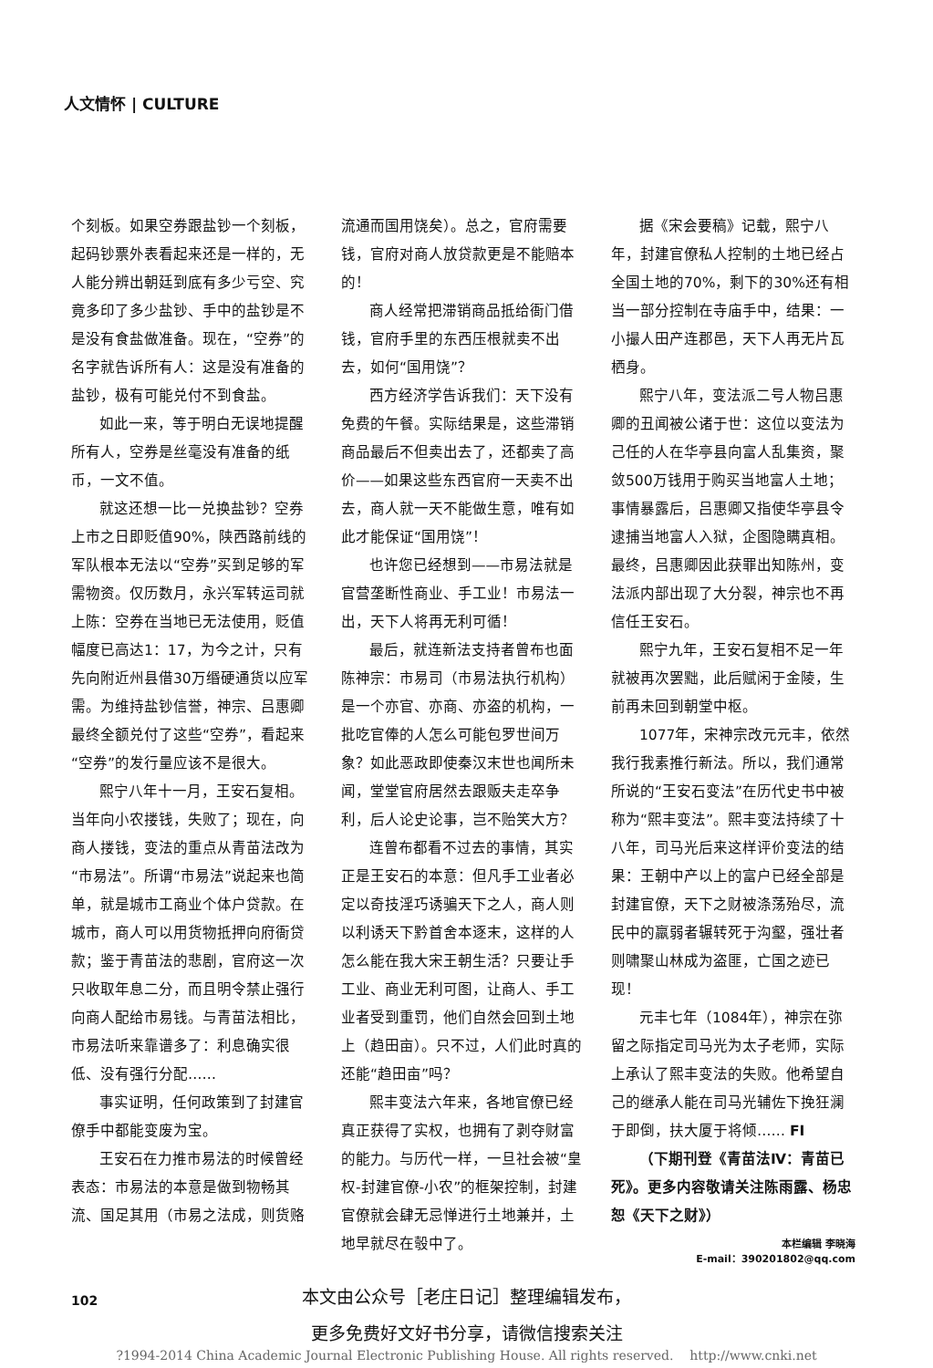人文情怀 | CULTURE
个刻板。如果空券跟盐钞一个刻板，起码钞票外表看起来还是一样的，无人能分辨出朝廷到底有多少亏空、究竟多印了多少盐钞、手中的盐钞是不是没有食盐做准备。现在，“空券”的名字就告诉所有人：这是没有准备的盐钞，极有可能兑付不到食盐。
如此一来，等于明白无误地提醒所有人，空券是丝毫没有准备的纸币，一文不值。
就这还想一比一兑换盐钞？空券上市之日即贬值90%，陕西路前线的军队根本无法以“空券”买到足够的军需物资。仅历数月，永兴军转运司就上陈：空券在当地已无法使用，贬值幅度已高达1：17，为今之计，只有先向附近州县借30万缗硬通货以应军需。为维持盐钞信誉，神宗、吕惠卿最终全额兑付了这些“空券”，看起来“空券”的发行量应该不是很大。
熙宁八年十一月，王安石复相。当年向小农搂钱，失败了；现在，向商人搂钱，变法的重点从青苗法改为“市易法”。所谓“市易法”说起来也简单，就是城市工商业个体户贷款。在城市，商人可以用货物抵押向府衙贷款；鉴于青苗法的悲剧，官府这一次只收取年息二分，而且明令禁止强行向商人配给市易钱。与青苗法相比，市易法听来靠谱多了：利息确实很低、没有强行分配……
事实证明，任何政策到了封建官僚手中都能变废为宝。
王安石在力推市易法的时候曾经表态：市易法的本意是做到物畅其流、国足其用（市易之法成，则货赂
流通而国用饶矣）。总之，官府需要钱，官府对商人放贷款更是不能赔本的！
商人经常把滞销商品抵给衙门借钱，官府手里的东西压根就卖不出去，如何“国用饶”？
西方经济学告诉我们：天下没有免费的午餐。实际结果是，这些滞销商品最后不但卖出去了，还都卖了高价——如果这些东西官府一天卖不出去，商人就一天不能做生意，唯有如此才能保证“国用饶”！
也许您已经想到——市易法就是官营垄断性商业、手工业！市易法一出，天下人将再无利可循！
最后，就连新法支持者曾布也面陈神宗：市易司（市易法执行机构）是一个亦官、亦商、亦盗的机构，一批吃官俸的人怎么可能包罗世间万象？如此恶政即使秦汉末世也闻所未闻，堂堂官府居然去跟贩夫走卒争利，后人论史论事，岂不贻笑大方？
连曾布都看不过去的事情，其实正是王安石的本意：但凡手工业者必定以奇技淫巧诱骗天下之人，商人则以利诱天下黔首舍本逐末，这样的人怎么能在我大宋王朝生活？只要让手工业、商业无利可图，让商人、手工业者受到重罚，他们自然会回到土地上（趋田亩）。只不过，人们此时真的还能“趋田亩”吗？
熙丰变法六年来，各地官僚已经真正获得了实权，也拥有了剥夺财富的能力。与历代一样，一旦社会被“皇权-封建官僚-小农”的框架控制，封建官僚就会肆无忌惮进行土地兼并，土地早就尽在彀中了。
据《宋会要稿》记载，熙宁八年，封建官僚私人控制的土地已经占全国土地的70%，剩下的30%还有相当一部分控制在寺庙手中，结果：一小撮人田产连郡邑，天下人再无片瓦栖身。
熙宁八年，变法派二号人物吕惠卿的丑闻被公诸于世：这位以变法为己任的人在华亭县向富人乱集资，聚敛500万钱用于购买当地富人土地；事情暴露后，吕惠卿又指使华亭县令逮捕当地富人入狱，企图隐瞒真相。最终，吕惠卿因此获罪出知陈州，变法派内部出现了大分裂，神宗也不再信任王安石。
熙宁九年，王安石复相不足一年就被再次罢黜，此后赋闲于金陵，生前再未回到朝堂中枢。
1077年，宋神宗改元元丰，依然我行我素推行新法。所以，我们通常所说的“王安石变法”在历代史书中被称为“熙丰变法”。熙丰变法持续了十八年，司马光后来这样评价变法的结果：王朝中产以上的富户已经全部是封建官僚，天下之财被涤荡殆尽，流民中的羸弱者辗转死于沟壑，强壮者则啸聚山林成为盗匪，亡国之迹已现！
元丰七年（1084年），神宗在弥留之际指定司马光为太子老师，实际上承认了熙丰变法的失败。他希望自己的继承人能在司马光辅佐下挽狂澜于即倒，扶大厦于将倾…… FI
（下期刊登《青苗法Ⅳ：青苗已死》。更多内容敬请关注陈雨露、杨忠恕《天下之财》）
本栏编辑 李晓海
E-mail：390201802@qq.com
102
本文由公众号［老庄日记］整理编辑发布，
更多免费好文好书分享，请微信搜索关注
?1994-2014 China Academic Journal Electronic Publishing House. All rights reserved. http://www.cnki.net